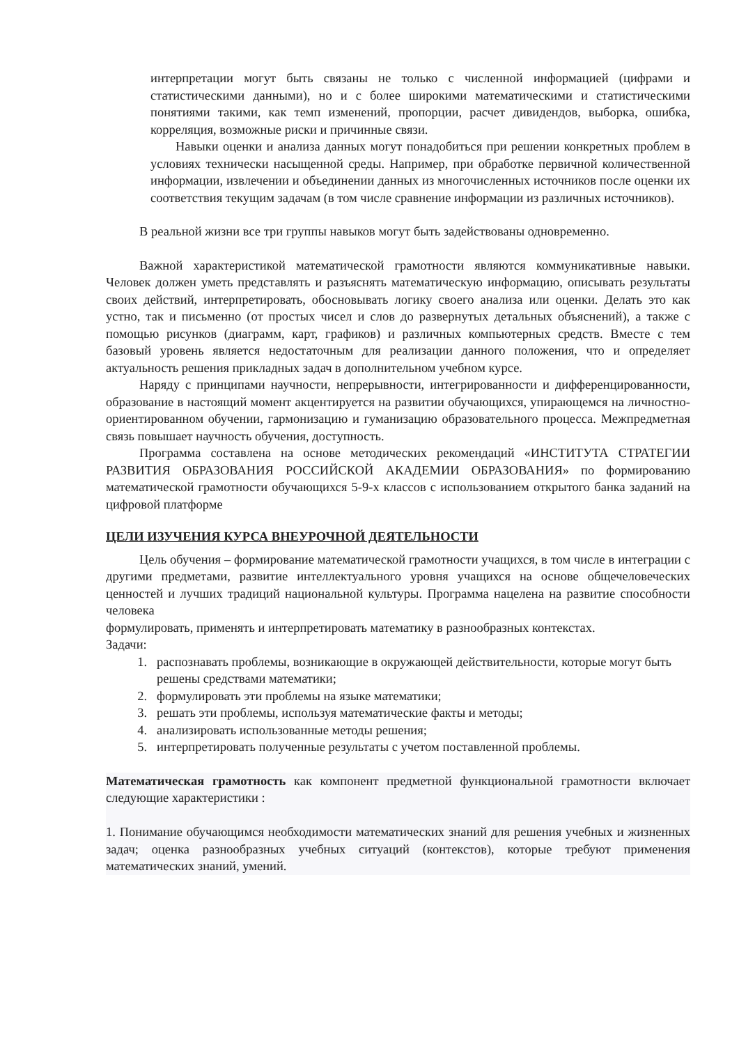интерпретации могут быть связаны не только с численной информацией (цифрами и статистическими данными), но и с более широкими математическими и статистическими понятиями такими, как темп изменений, пропорции, расчет дивидендов, выборка, ошибка, корреляция, возможные риски и причинные связи.
Навыки оценки и анализа данных могут понадобиться при решении конкретных проблем в условиях технически насыщенной среды. Например, при обработке первичной количественной информации, извлечении и объединении данных из многочисленных источников после оценки их соответствия текущим задачам (в том числе сравнение информации из различных источников).
В реальной жизни все три группы навыков могут быть задействованы одновременно.
Важной характеристикой математической грамотности являются коммуникативные навыки. Человек должен уметь представлять и разъяснять математическую информацию, описывать результаты своих действий, интерпретировать, обосновывать логику своего анализа или оценки. Делать это как устно, так и письменно (от простых чисел и слов до развернутых детальных объяснений), а также с помощью рисунков (диаграмм, карт, графиков) и различных компьютерных средств. Вместе с тем базовый уровень является недостаточным для реализации данного положения, что и определяет актуальность решения прикладных задач в дополнительном учебном курсе.
Наряду с принципами научности, непрерывности, интегрированности и дифференцированности, образование в настоящий момент акцентируется на развитии обучающихся, упирающемся на личностно-ориентированном обучении, гармонизацию и гуманизацию образовательного процесса. Межпредметная связь повышает научность обучения, доступность.
Программа составлена на основе методических рекомендаций «ИНСТИТУТА СТРАТЕГИИ РАЗВИТИЯ ОБРАЗОВАНИЯ РОССИЙСКОЙ АКАДЕМИИ ОБРАЗОВАНИЯ» по формированию математической грамотности обучающихся 5-9-х классов с использованием открытого банка заданий на цифровой платформе
ЦЕЛИ ИЗУЧЕНИЯ КУРСА ВНЕУРОЧНОЙ ДЕЯТЕЛЬНОСТИ
Цель обучения – формирование математической грамотности учащихся, в том числе в интеграции с другими предметами, развитие интеллектуального уровня учащихся на основе общечеловеческих ценностей и лучших традиций национальной культуры. Программа нацелена на развитие способности человека
формулировать, применять и интерпретировать математику в разнообразных контекстах.
Задачи:
1. распознавать проблемы, возникающие в окружающей действительности, которые могут быть решены средствами математики;
2. формулировать эти проблемы на языке математики;
3. решать эти проблемы, используя математические факты и методы;
4. анализировать использованные методы решения;
5. интерпретировать полученные результаты с учетом поставленной проблемы.
Математическая грамотность как компонент предметной функциональной грамотности включает следующие характеристики :
1. Понимание обучающимся необходимости математических знаний для решения учебных и жизненных задач; оценка разнообразных учебных ситуаций (контекстов), которые требуют применения математических знаний, умений.